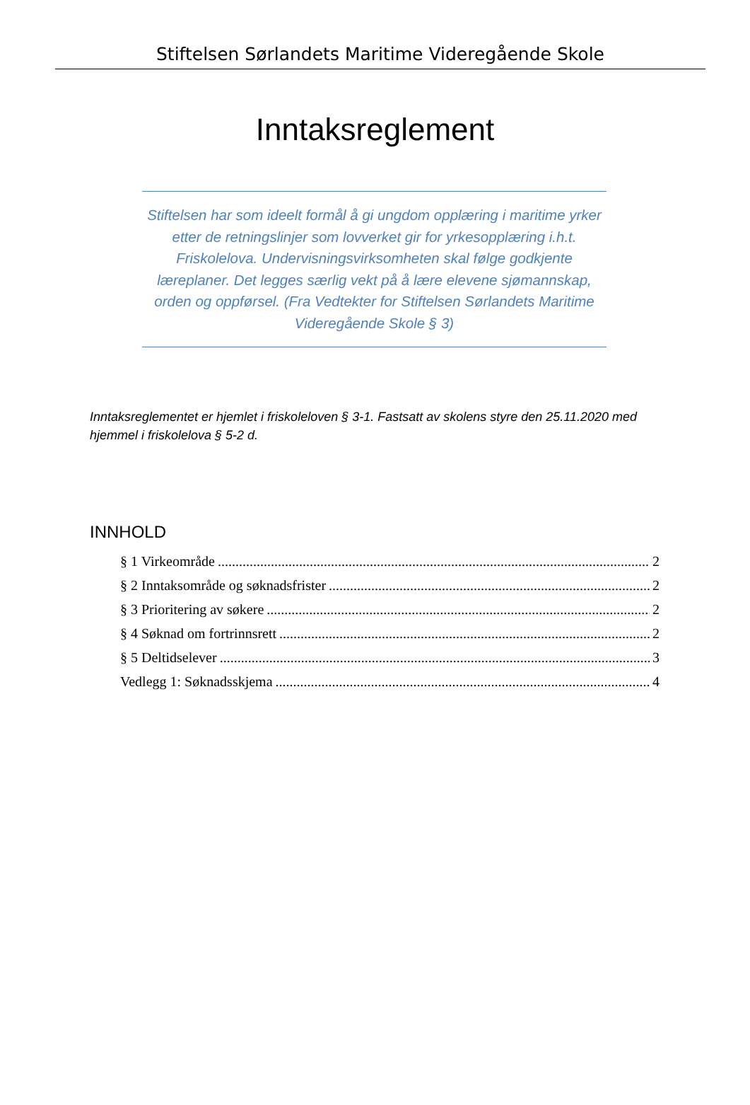Stiftelsen Sørlandets Maritime Videregående Skole
Inntaksreglement
Stiftelsen har som ideelt formål å gi ungdom opplæring i maritime yrker etter de retningslinjer som lovverket gir for yrkesopplæring i.h.t. Friskolelova. Undervisningsvirksomheten skal følge godkjente læreplaner. Det legges særlig vekt på å lære elevene sjømannskap, orden og oppførsel. (Fra Vedtekter for Stiftelsen Sørlandets Maritime Videregående Skole § 3)
Inntaksreglementet er hjemlet i friskoleloven § 3-1. Fastsatt av skolens styre den 25.11.2020 med hjemmel i friskolelova § 5-2 d.
INNHOLD
§ 1 Virkeområde 2
§ 2 Inntaksområde og søknadsfrister 2
§ 3 Prioritering av søkere 2
§ 4 Søknad om fortrinnsrett 2
§ 5 Deltidselever 3
Vedlegg 1: Søknadsskjema 4